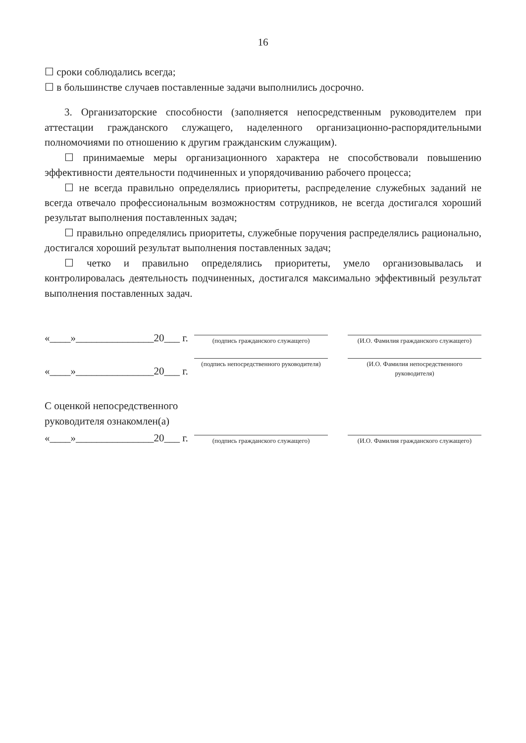16
☐ сроки соблюдались всегда;
☐ в большинстве случаев поставленные задачи выполнились досрочно.
3. Организаторские способности (заполняется непосредственным руководителем при аттестации гражданского служащего, наделенного организационно-распорядительными полномочиями по отношению к другим гражданским служащим).
☐ принимаемые меры организационного характера не способствовали повышению эффективности деятельности подчиненных и упорядочиванию рабочего процесса;
☐ не всегда правильно определялись приоритеты, распределение служебных заданий не всегда отвечало профессиональным возможностям сотрудников, не всегда достигался хороший результат выполнения поставленных задач;
☐ правильно определялись приоритеты, служебные поручения распределялись рационально, достигался хороший результат выполнения поставленных задач;
☐ четко и правильно определялись приоритеты, умело организовывалась и контролировалась деятельность подчиненных, достигался максимально эффективный результат выполнения поставленных задач.
«____»_______________20___ г.
(подпись гражданского служащего) (И.О. Фамилия гражданского служащего)
«____»_______________20___ г.
(подпись непосредственного руководителя)
(И.О. Фамилия непосредственного руководителя)
С оценкой непосредственного
руководителя ознакомлен(а)
«____»_______________20___ г.
(подпись гражданского служащего) (И.О. Фамилия гражданского служащего)